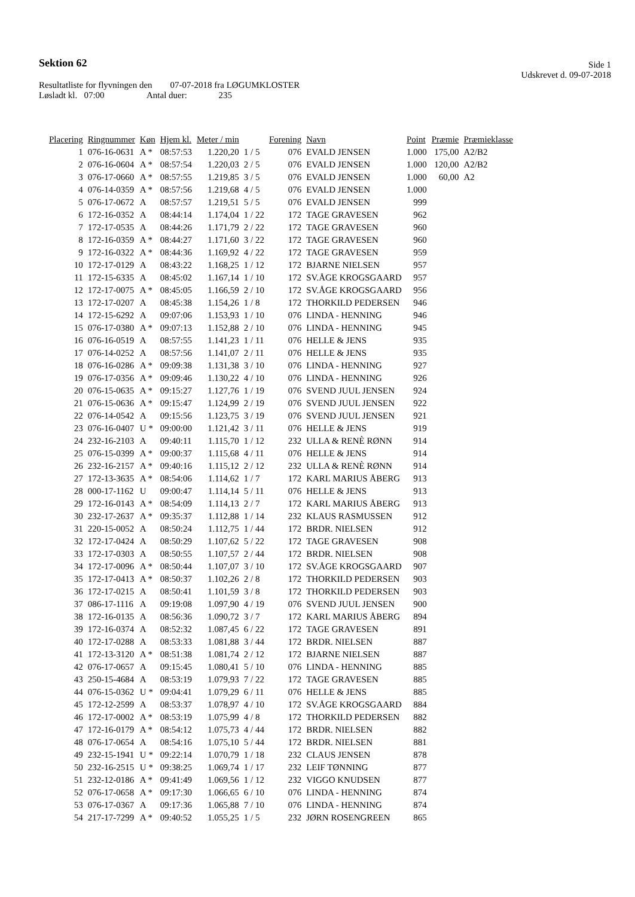Sektion 62
Side 1
Udskrevet d. 09-07-2018
Resultatliste for flyvningen den 07-07-2018 fra LØGUMKLOSTER
Løsladt kl. 07:00 Antal duer: 235
| Placering | Ringnummer | Køn | Hjem kl. | Meter / min | | Forening | Navn | Point | Præmie | Præmieklasse |
| --- | --- | --- | --- | --- | --- | --- | --- | --- | --- | --- |
| 1 | 076-16-0631 | A * | 08:57:53 | 1.220,20 | 1 / 5 | 076 | EVALD JENSEN | 1.000 | 175,00 | A2/B2 |
| 2 | 076-16-0604 | A * | 08:57:54 | 1.220,03 | 2 / 5 | 076 | EVALD JENSEN | 1.000 | 120,00 | A2/B2 |
| 3 | 076-17-0660 | A * | 08:57:55 | 1.219,85 | 3 / 5 | 076 | EVALD JENSEN | 1.000 | 60,00 | A2 |
| 4 | 076-14-0359 | A * | 08:57:56 | 1.219,68 | 4 / 5 | 076 | EVALD JENSEN | 1.000 | | |
| 5 | 076-17-0672 | A | 08:57:57 | 1.219,51 | 5 / 5 | 076 | EVALD JENSEN | 999 | | |
| 6 | 172-16-0352 | A | 08:44:14 | 1.174,04 | 1 / 22 | 172 | TAGE GRAVESEN | 962 | | |
| 7 | 172-17-0535 | A | 08:44:26 | 1.171,79 | 2 / 22 | 172 | TAGE GRAVESEN | 960 | | |
| 8 | 172-16-0359 | A * | 08:44:27 | 1.171,60 | 3 / 22 | 172 | TAGE GRAVESEN | 960 | | |
| 9 | 172-16-0322 | A * | 08:44:36 | 1.169,92 | 4 / 22 | 172 | TAGE GRAVESEN | 959 | | |
| 10 | 172-17-0129 | A | 08:43:22 | 1.168,25 | 1 / 12 | 172 | BJARNE NIELSEN | 957 | | |
| 11 | 172-15-6335 | A | 08:45:02 | 1.167,14 | 1 / 10 | 172 | SV.ÅGE KROGSGAARD | 957 | | |
| 12 | 172-17-0075 | A * | 08:45:05 | 1.166,59 | 2 / 10 | 172 | SV.ÅGE KROGSGAARD | 956 | | |
| 13 | 172-17-0207 | A | 08:45:38 | 1.154,26 | 1 / 8 | 172 | THORKILD PEDERSEN | 946 | | |
| 14 | 172-15-6292 | A | 09:07:06 | 1.153,93 | 1 / 10 | 076 | LINDA - HENNING | 946 | | |
| 15 | 076-17-0380 | A * | 09:07:13 | 1.152,88 | 2 / 10 | 076 | LINDA - HENNING | 945 | | |
| 16 | 076-16-0519 | A | 08:57:55 | 1.141,23 | 1 / 11 | 076 | HELLE & JENS | 935 | | |
| 17 | 076-14-0252 | A | 08:57:56 | 1.141,07 | 2 / 11 | 076 | HELLE & JENS | 935 | | |
| 18 | 076-16-0286 | A * | 09:09:38 | 1.131,38 | 3 / 10 | 076 | LINDA - HENNING | 927 | | |
| 19 | 076-17-0356 | A * | 09:09:46 | 1.130,22 | 4 / 10 | 076 | LINDA - HENNING | 926 | | |
| 20 | 076-15-0635 | A * | 09:15:27 | 1.127,76 | 1 / 19 | 076 | SVEND JUUL JENSEN | 924 | | |
| 21 | 076-15-0636 | A * | 09:15:47 | 1.124,99 | 2 / 19 | 076 | SVEND JUUL JENSEN | 922 | | |
| 22 | 076-14-0542 | A | 09:15:56 | 1.123,75 | 3 / 19 | 076 | SVEND JUUL JENSEN | 921 | | |
| 23 | 076-16-0407 | U * | 09:00:00 | 1.121,42 | 3 / 11 | 076 | HELLE & JENS | 919 | | |
| 24 | 232-16-2103 | A | 09:40:11 | 1.115,70 | 1 / 12 | 232 | ULLA & RENÈ RØNN | 914 | | |
| 25 | 076-15-0399 | A * | 09:00:37 | 1.115,68 | 4 / 11 | 076 | HELLE & JENS | 914 | | |
| 26 | 232-16-2157 | A * | 09:40:16 | 1.115,12 | 2 / 12 | 232 | ULLA & RENÈ RØNN | 914 | | |
| 27 | 172-13-3635 | A * | 08:54:06 | 1.114,62 | 1 / 7 | 172 | KARL MARIUS ÅBERG | 913 | | |
| 28 | 000-17-1162 | U | 09:00:47 | 1.114,14 | 5 / 11 | 076 | HELLE & JENS | 913 | | |
| 29 | 172-16-0143 | A * | 08:54:09 | 1.114,13 | 2 / 7 | 172 | KARL MARIUS ÅBERG | 913 | | |
| 30 | 232-17-2637 | A * | 09:35:37 | 1.112,88 | 1 / 14 | 232 | KLAUS RASMUSSEN | 912 | | |
| 31 | 220-15-0052 | A | 08:50:24 | 1.112,75 | 1 / 44 | 172 | BRDR. NIELSEN | 912 | | |
| 32 | 172-17-0424 | A | 08:50:29 | 1.107,62 | 5 / 22 | 172 | TAGE GRAVESEN | 908 | | |
| 33 | 172-17-0303 | A | 08:50:55 | 1.107,57 | 2 / 44 | 172 | BRDR. NIELSEN | 908 | | |
| 34 | 172-17-0096 | A * | 08:50:44 | 1.107,07 | 3 / 10 | 172 | SV.ÅGE KROGSGAARD | 907 | | |
| 35 | 172-17-0413 | A * | 08:50:37 | 1.102,26 | 2 / 8 | 172 | THORKILD PEDERSEN | 903 | | |
| 36 | 172-17-0215 | A | 08:50:41 | 1.101,59 | 3 / 8 | 172 | THORKILD PEDERSEN | 903 | | |
| 37 | 086-17-1116 | A | 09:19:08 | 1.097,90 | 4 / 19 | 076 | SVEND JUUL JENSEN | 900 | | |
| 38 | 172-16-0135 | A | 08:56:36 | 1.090,72 | 3 / 7 | 172 | KARL MARIUS ÅBERG | 894 | | |
| 39 | 172-16-0374 | A | 08:52:32 | 1.087,45 | 6 / 22 | 172 | TAGE GRAVESEN | 891 | | |
| 40 | 172-17-0288 | A | 08:53:33 | 1.081,88 | 3 / 44 | 172 | BRDR. NIELSEN | 887 | | |
| 41 | 172-13-3120 | A * | 08:51:38 | 1.081,74 | 2 / 12 | 172 | BJARNE NIELSEN | 887 | | |
| 42 | 076-17-0657 | A | 09:15:45 | 1.080,41 | 5 / 10 | 076 | LINDA - HENNING | 885 | | |
| 43 | 250-15-4684 | A | 08:53:19 | 1.079,93 | 7 / 22 | 172 | TAGE GRAVESEN | 885 | | |
| 44 | 076-15-0362 | U * | 09:04:41 | 1.079,29 | 6 / 11 | 076 | HELLE & JENS | 885 | | |
| 45 | 172-12-2599 | A | 08:53:37 | 1.078,97 | 4 / 10 | 172 | SV.ÅGE KROGSGAARD | 884 | | |
| 46 | 172-17-0002 | A * | 08:53:19 | 1.075,99 | 4 / 8 | 172 | THORKILD PEDERSEN | 882 | | |
| 47 | 172-16-0179 | A * | 08:54:12 | 1.075,73 | 4 / 44 | 172 | BRDR. NIELSEN | 882 | | |
| 48 | 076-17-0654 | A | 08:54:16 | 1.075,10 | 5 / 44 | 172 | BRDR. NIELSEN | 881 | | |
| 49 | 232-15-1941 | U * | 09:22:14 | 1.070,79 | 1 / 18 | 232 | CLAUS JENSEN | 878 | | |
| 50 | 232-16-2515 | U * | 09:38:25 | 1.069,74 | 1 / 17 | 232 | LEIF TØNNING | 877 | | |
| 51 | 232-12-0186 | A * | 09:41:49 | 1.069,56 | 1 / 12 | 232 | VIGGO KNUDSEN | 877 | | |
| 52 | 076-17-0658 | A * | 09:17:30 | 1.066,65 | 6 / 10 | 076 | LINDA - HENNING | 874 | | |
| 53 | 076-17-0367 | A | 09:17:36 | 1.065,88 | 7 / 10 | 076 | LINDA - HENNING | 874 | | |
| 54 | 217-17-7299 | A * | 09:40:52 | 1.055,25 | 1 / 5 | 232 | JØRN ROSENGREEN | 865 | | |